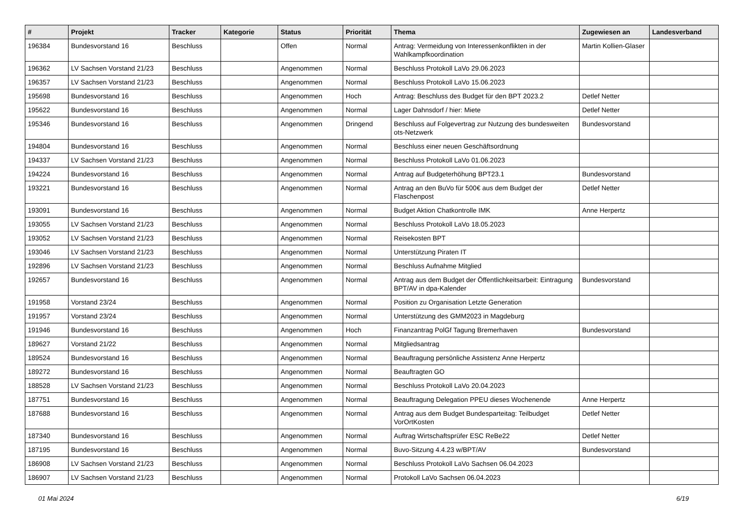| # | Projekt | Tracker | Kategorie | Status | Priorität | Thema | Zugewiesen an | Landesverband |
| --- | --- | --- | --- | --- | --- | --- | --- | --- |
| 196384 | Bundesvorstand 16 | Beschluss | | Offen | Normal | Antrag: Vermeidung von Interessenkonflikten in der Wahlkampfkoordination | Martin Kollien-Glaser | |
| 196362 | LV Sachsen Vorstand 21/23 | Beschluss | | Angenommen | Normal | Beschluss Protokoll LaVo 29.06.2023 | | |
| 196357 | LV Sachsen Vorstand 21/23 | Beschluss | | Angenommen | Normal | Beschluss Protokoll LaVo 15.06.2023 | | |
| 195698 | Bundesvorstand 16 | Beschluss | | Angenommen | Hoch | Antrag: Beschluss des Budget für den BPT 2023.2 | Detlef Netter | |
| 195622 | Bundesvorstand 16 | Beschluss | | Angenommen | Normal | Lager Dahnsdorf / hier: Miete | Detlef Netter | |
| 195346 | Bundesvorstand 16 | Beschluss | | Angenommen | Dringend | Beschluss auf Folgevertrag zur Nutzung des bundesweiten ots-Netzwerk | Bundesvorstand | |
| 194804 | Bundesvorstand 16 | Beschluss | | Angenommen | Normal | Beschluss einer neuen Geschäftsordnung | | |
| 194337 | LV Sachsen Vorstand 21/23 | Beschluss | | Angenommen | Normal | Beschluss Protokoll LaVo 01.06.2023 | | |
| 194224 | Bundesvorstand 16 | Beschluss | | Angenommen | Normal | Antrag auf Budgeterhöhung BPT23.1 | Bundesvorstand | |
| 193221 | Bundesvorstand 16 | Beschluss | | Angenommen | Normal | Antrag an den BuVo für 500€ aus dem Budget der Flaschenpost | Detlef Netter | |
| 193091 | Bundesvorstand 16 | Beschluss | | Angenommen | Normal | Budget Aktion Chatkontrolle IMK | Anne Herpertz | |
| 193055 | LV Sachsen Vorstand 21/23 | Beschluss | | Angenommen | Normal | Beschluss Protokoll LaVo 18.05.2023 | | |
| 193052 | LV Sachsen Vorstand 21/23 | Beschluss | | Angenommen | Normal | Reisekosten BPT | | |
| 193046 | LV Sachsen Vorstand 21/23 | Beschluss | | Angenommen | Normal | Unterstützung Piraten IT | | |
| 192896 | LV Sachsen Vorstand 21/23 | Beschluss | | Angenommen | Normal | Beschluss Aufnahme Mitglied | | |
| 192657 | Bundesvorstand 16 | Beschluss | | Angenommen | Normal | Antrag aus dem Budget der Öffentlichkeitsarbeit: Eintragung BPT/AV in dpa-Kalender | Bundesvorstand | |
| 191958 | Vorstand 23/24 | Beschluss | | Angenommen | Normal | Position zu Organisation Letzte Generation | | |
| 191957 | Vorstand 23/24 | Beschluss | | Angenommen | Normal | Unterstützung des GMM2023 in Magdeburg | | |
| 191946 | Bundesvorstand 16 | Beschluss | | Angenommen | Hoch | Finanzantrag PolGf Tagung Bremerhaven | Bundesvorstand | |
| 189627 | Vorstand 21/22 | Beschluss | | Angenommen | Normal | Mitgliedsantrag | | |
| 189524 | Bundesvorstand 16 | Beschluss | | Angenommen | Normal | Beauftragung persönliche Assistenz Anne Herpertz | | |
| 189272 | Bundesvorstand 16 | Beschluss | | Angenommen | Normal | Beauftragten GO | | |
| 188528 | LV Sachsen Vorstand 21/23 | Beschluss | | Angenommen | Normal | Beschluss Protokoll LaVo 20.04.2023 | | |
| 187751 | Bundesvorstand 16 | Beschluss | | Angenommen | Normal | Beauftragung Delegation PPEU dieses Wochenende | Anne Herpertz | |
| 187688 | Bundesvorstand 16 | Beschluss | | Angenommen | Normal | Antrag aus dem Budget Bundesparteitag: Teilbudget VorOrtKosten | Detlef Netter | |
| 187340 | Bundesvorstand 16 | Beschluss | | Angenommen | Normal | Auftrag Wirtschaftsprüfer ESC ReBe22 | Detlef Netter | |
| 187195 | Bundesvorstand 16 | Beschluss | | Angenommen | Normal | Buvo-Sitzung 4.4.23 w/BPT/AV | Bundesvorstand | |
| 186908 | LV Sachsen Vorstand 21/23 | Beschluss | | Angenommen | Normal | Beschluss Protokoll LaVo Sachsen 06.04.2023 | | |
| 186907 | LV Sachsen Vorstand 21/23 | Beschluss | | Angenommen | Normal | Protokoll LaVo Sachsen 06.04.2023 | | |
01 Mai 2024 6/19